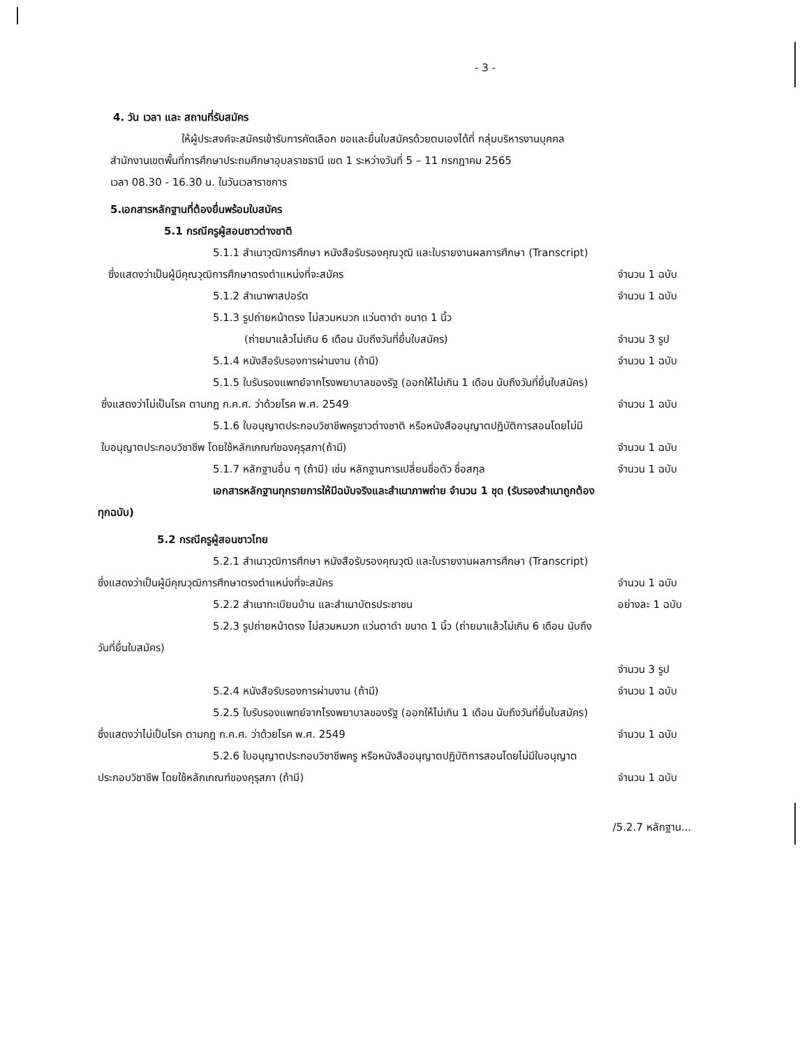- 3 -
4. วัน เวลา และ สถานที่รับสมัคร
ให้ผู้ประสงค์จะสมัครเข้ารับการคัดเลือก ขอและยื่นใบสมัครด้วยตนเองได้ที่ กลุ่มบริหารงานบุคคล
สำนักงานเขตพื้นที่การศึกษาประถมศึกษาอุบลราชธานี เขต 1 ระหว่างวันที่ 5 – 11 กรกฎาคม 2565
เวลา 08.30 - 16.30 น. ในวันเวลาราชการ
5.เอกสารหลักฐานที่ต้องยื่นพร้อมใบสมัคร
5.1 กรณีครูผู้สอนชาวต่างชาติ
5.1.1 สำเนาวุฒิการศึกษา หนังสือรับรองคุณวุฒิ และใบรายงานผลการศึกษา (Transcript)
ซึ่งแสดงว่าเป็นผู้มีคุณวุฒิการศึกษาตรงตำแหน่งที่จะสมัคร จำนวน 1 ฉบับ
5.1.2 สำเนาพาสปอร์ต จำนวน 1 ฉบับ
5.1.3 รูปถ่ายหน้าตรง ไม่สวมหมวก แว่นตาดำ ขนาด 1 นิ้ว
(ถ่ายมาแล้วไม่เกิน 6 เดือน นับถึงวันที่ยื่นใบสมัคร) จำนวน 3 รูป
5.1.4 หนังสือรับรองการผ่านงาน (ถ้ามี) จำนวน 1 ฉบับ
5.1.5 ใบรับรองแพทย์จากโรงพยาบาลของรัฐ (ออกให้ไม่เกิน 1 เดือน นับถึงวันที่ยื่นใบสมัคร)
ซึ่งแสดงว่าไม่เป็นโรค ตามกฎ ก.ค.ศ. ว่าด้วยโรค พ.ศ. 2549 จำนวน 1 ฉบับ
5.1.6 ใบอนุญาตประกอบวิชาชีพครูชาวต่างชาติ หรือหนังสืออนุญาตปฏิบัติการสอนโดยไม่มี
ใบอนุญาตประกอบวิชาชีพ โดยใช้หลักเกณฑ์ของคุรุสภา(ถ้ามี) จำนวน 1 ฉบับ
5.1.7 หลักฐานอื่น ๆ (ถ้ามี) เช่น หลักฐานการเปลี่ยนชื่อตัว ชื่อสกุล จำนวน 1 ฉบับ
เอกสารหลักฐานทุกรายการให้มีฉบับจริงและสำเนาภาพถ่าย จำนวน 1 ชุด (รับรองสำเนาถูกต้อง
ทุกฉบับ)
5.2 กรณีครูผู้สอนชาวไทย
5.2.1 สำเนาวุฒิการศึกษา หนังสือรับรองคุณวุฒิ และใบรายงานผลการศึกษา (Transcript)
ซึ่งแสดงว่าเป็นผู้มีคุณวุฒิการศึกษาตรงตำแหน่งที่จะสมัคร จำนวน 1 ฉบับ
5.2.2 สำเนาทะเบียนบ้าน และสำเนาบัตรประชาชน อย่างละ 1 ฉบับ
5.2.3 รูปถ่ายหน้าตรง ไม่สวมหมวก แว่นตาดำ ขนาด 1 นิ้ว (ถ่ายมาแล้วไม่เกิน 6 เดือน นับถึง
วันที่ยื่นใบสมัคร)
จำนวน 3 รูป
5.2.4 หนังสือรับรองการผ่านงาน (ถ้ามี) จำนวน 1 ฉบับ
5.2.5 ใบรับรองแพทย์จากโรงพยาบาลของรัฐ (ออกให้ไม่เกิน 1 เดือน นับถึงวันที่ยื่นใบสมัคร)
ซึ่งแสดงว่าไม่เป็นโรค ตามกฎ ก.ค.ศ. ว่าด้วยโรค พ.ศ. 2549 จำนวน 1 ฉบับ
5.2.6 ใบอนุญาตประกอบวิชาชีพครู หรือหนังสืออนุญาตปฏิบัติการสอนโดยไม่มีใบอนุญาต
ประกอบวิชาชีพ โดยใช้หลักเกณฑ์ของคุรุสภา (ถ้ามี) จำนวน 1 ฉบับ
/5.2.7 หลักฐาน...